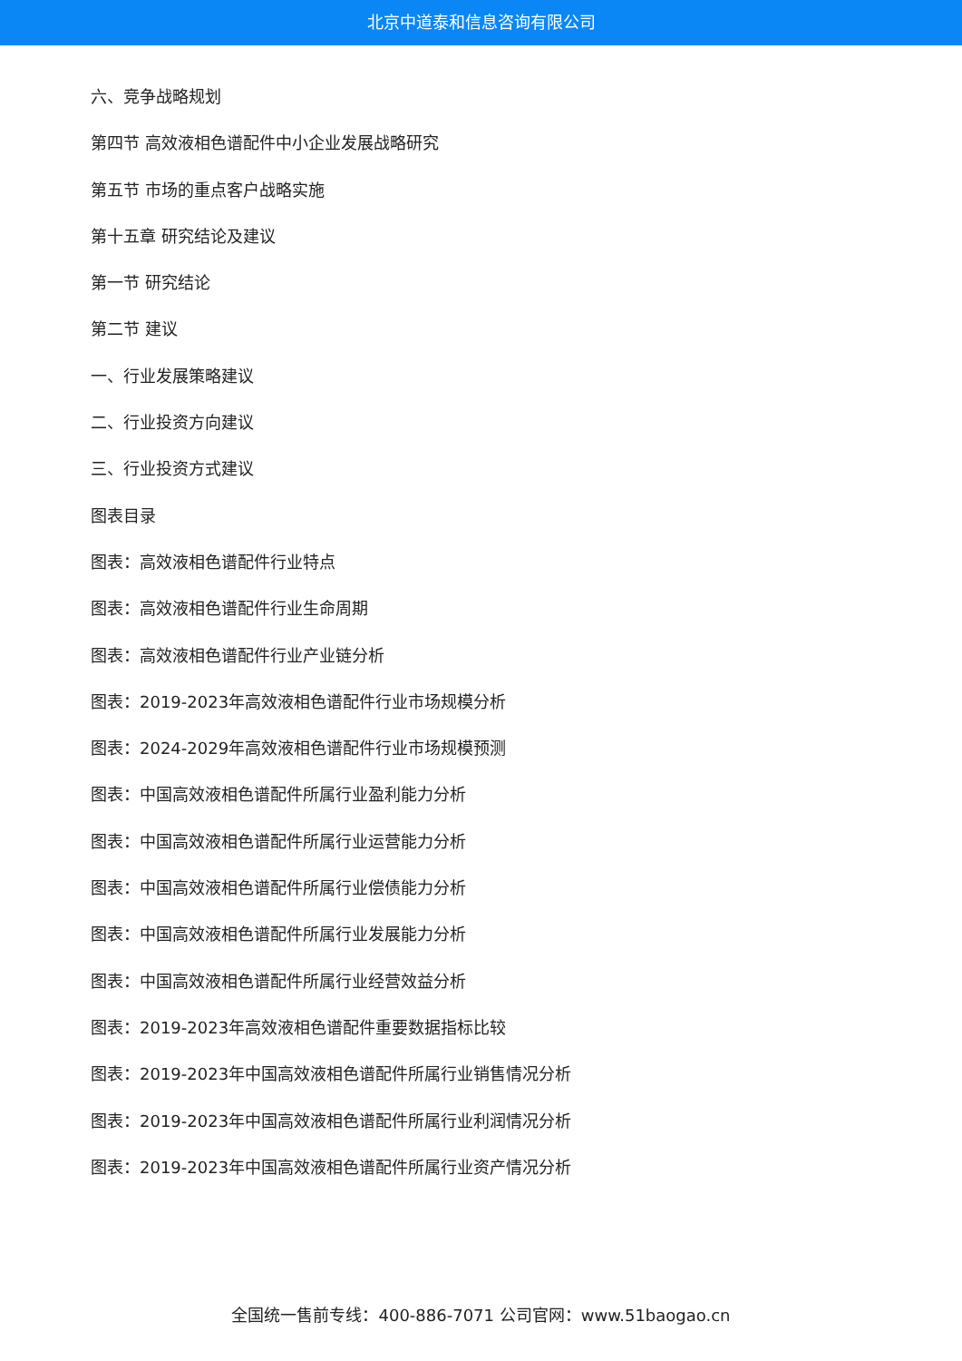北京中道泰和信息咨询有限公司
六、竞争战略规划
第四节 高效液相色谱配件中小企业发展战略研究
第五节 市场的重点客户战略实施
第十五章 研究结论及建议
第一节 研究结论
第二节 建议
一、行业发展策略建议
二、行业投资方向建议
三、行业投资方式建议
图表目录
图表：高效液相色谱配件行业特点
图表：高效液相色谱配件行业生命周期
图表：高效液相色谱配件行业产业链分析
图表：2019-2023年高效液相色谱配件行业市场规模分析
图表：2024-2029年高效液相色谱配件行业市场规模预测
图表：中国高效液相色谱配件所属行业盈利能力分析
图表：中国高效液相色谱配件所属行业运营能力分析
图表：中国高效液相色谱配件所属行业偿债能力分析
图表：中国高效液相色谱配件所属行业发展能力分析
图表：中国高效液相色谱配件所属行业经营效益分析
图表：2019-2023年高效液相色谱配件重要数据指标比较
图表：2019-2023年中国高效液相色谱配件所属行业销售情况分析
图表：2019-2023年中国高效液相色谱配件所属行业利润情况分析
图表：2019-2023年中国高效液相色谱配件所属行业资产情况分析
全国统一售前专线：400-886-7071 公司官网：www.51baogao.cn